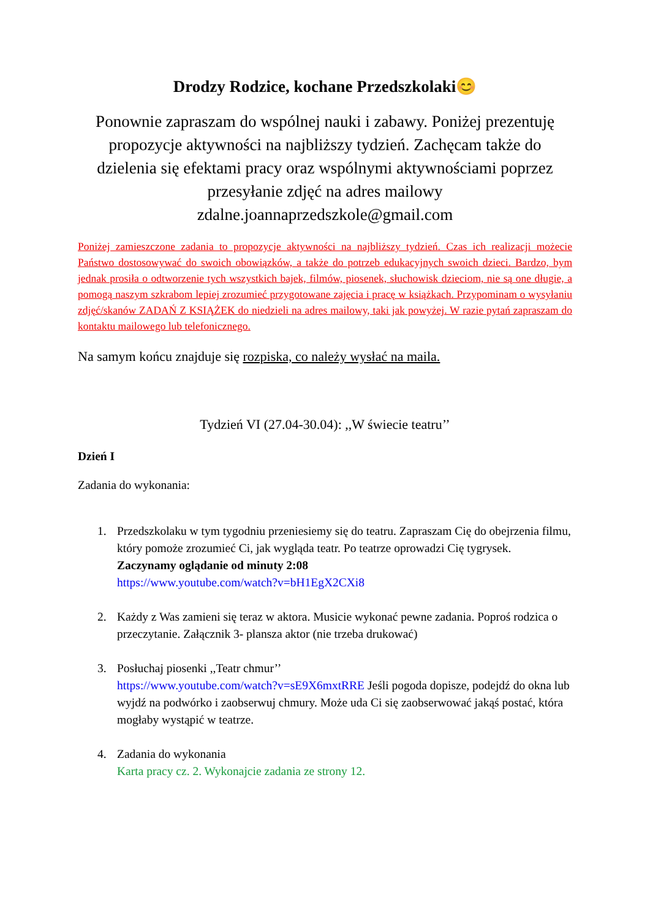Drodzy Rodzice, kochane Przedszkolaki😊
Ponownie zapraszam do wspólnej nauki i zabawy. Poniżej prezentuję propozycje aktywności na najbliższy tydzień. Zachęcam także do dzielenia się efektami pracy oraz wspólnymi aktywnościami poprzez przesyłanie zdjęć na adres mailowy zdalne.joannaprzedszkole@gmail.com
Poniżej zamieszczone zadania to propozycje aktywności na najbliższy tydzień. Czas ich realizacji możecie Państwo dostosowywać do swoich obowiązków, a także do potrzeb edukacyjnych swoich dzieci. Bardzo, bym jednak prosiła o odtworzenie tych wszystkich bajek, filmów, piosenek, słuchowisk dzieciom, nie są one długie, a pomogą naszym szkrabom lepiej zrozumieć przygotowane zajęcia i pracę w książkach. Przypominam o wysyłaniu zdjęć/skanów ZADAŃ Z KSIĄŻEK do niedzieli na adres mailowy, taki jak powyżej. W razie pytań zapraszam do kontaktu mailowego lub telefonicznego.
Na samym końcu znajduje się rozpiska, co należy wysłać na maila.
Tydzień VI (27.04-30.04): ,,W świecie teatru’’
Dzień I
Zadania do wykonania:
1. Przedszkolaku w tym tygodniu przeniesiemy się do teatru. Zapraszam Cię do obejrzenia filmu, który pomoże zrozumieć Ci, jak wygląda teatr. Po teatrze oprowadzi Cię tygrysek. Zaczynamy oglądanie od minuty 2:08
https://www.youtube.com/watch?v=bH1EgX2CXi8
2. Każdy z Was zamieni się teraz w aktora. Musicie wykonać pewne zadania. Poproś rodzica o przeczytanie. Załącznik 3- plansza aktor (nie trzeba drukować)
3. Posłuchaj piosenki ,,Teatr chmur’’
https://www.youtube.com/watch?v=sE9X6mxtRRE Jeśli pogoda dopisze, podejdź do okna lub wyjdź na podwórko i zaobserwuj chmury. Może uda Ci się zaobserwować jakąś postać, która mogłaby wystąpić w teatrze.
4. Zadania do wykonania
Karta pracy cz. 2. Wykonajcie zadania ze strony 12.